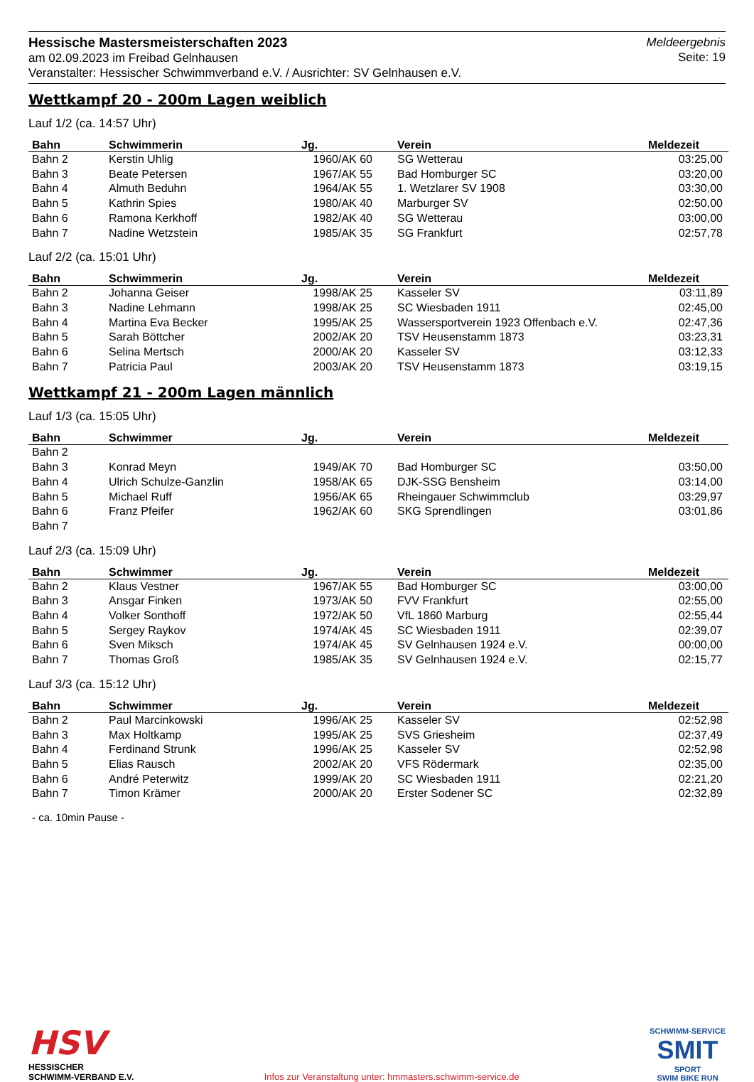Hessische Mastersmeisterschaften 2023
am 02.09.2023 im Freibad Gelnhausen
Veranstalter: Hessischer Schwimmverband e.V. / Ausrichter: SV Gelnhausen e.V.
Meldeergebnis
Seite: 19
Wettkampf 20 - 200m Lagen weiblich
Lauf 1/2 (ca. 14:57 Uhr)
| Bahn | Schwimmerin | Jg. | Verein | Meldezeit |
| --- | --- | --- | --- | --- |
| Bahn 2 | Kerstin Uhlig | 1960/AK 60 | SG Wetterau | 03:25,00 |
| Bahn 3 | Beate Petersen | 1967/AK 55 | Bad Homburger SC | 03:20,00 |
| Bahn 4 | Almuth Beduhn | 1964/AK 55 | 1. Wetzlarer SV 1908 | 03:30,00 |
| Bahn 5 | Kathrin Spies | 1980/AK 40 | Marburger SV | 02:50,00 |
| Bahn 6 | Ramona Kerkhoff | 1982/AK 40 | SG Wetterau | 03:00,00 |
| Bahn 7 | Nadine Wetzstein | 1985/AK 35 | SG Frankfurt | 02:57,78 |
Lauf 2/2 (ca. 15:01 Uhr)
| Bahn | Schwimmerin | Jg. | Verein | Meldezeit |
| --- | --- | --- | --- | --- |
| Bahn 2 | Johanna Geiser | 1998/AK 25 | Kasseler SV | 03:11,89 |
| Bahn 3 | Nadine Lehmann | 1998/AK 25 | SC Wiesbaden 1911 | 02:45,00 |
| Bahn 4 | Martina Eva Becker | 1995/AK 25 | Wassersportverein 1923 Offenbach e.V. | 02:47,36 |
| Bahn 5 | Sarah Böttcher | 2002/AK 20 | TSV Heusenstamm 1873 | 03:23,31 |
| Bahn 6 | Selina Mertsch | 2000/AK 20 | Kasseler SV | 03:12,33 |
| Bahn 7 | Patricia Paul | 2003/AK 20 | TSV Heusenstamm 1873 | 03:19,15 |
Wettkampf 21 - 200m Lagen männlich
Lauf 1/3 (ca. 15:05 Uhr)
| Bahn | Schwimmer | Jg. | Verein | Meldezeit |
| --- | --- | --- | --- | --- |
| Bahn 2 | | | | |
| Bahn 3 | Konrad Meyn | 1949/AK 70 | Bad Homburger SC | 03:50,00 |
| Bahn 4 | Ulrich Schulze-Ganzlin | 1958/AK 65 | DJK-SSG Bensheim | 03:14,00 |
| Bahn 5 | Michael Ruff | 1956/AK 65 | Rheingauer Schwimmclub | 03:29,97 |
| Bahn 6 | Franz Pfeifer | 1962/AK 60 | SKG Sprendlingen | 03:01,86 |
| Bahn 7 | | | | |
Lauf 2/3 (ca. 15:09 Uhr)
| Bahn | Schwimmer | Jg. | Verein | Meldezeit |
| --- | --- | --- | --- | --- |
| Bahn 2 | Klaus Vestner | 1967/AK 55 | Bad Homburger SC | 03:00,00 |
| Bahn 3 | Ansgar Finken | 1973/AK 50 | FVV Frankfurt | 02:55,00 |
| Bahn 4 | Volker Sonthoff | 1972/AK 50 | VfL 1860 Marburg | 02:55,44 |
| Bahn 5 | Sergey Raykov | 1974/AK 45 | SC Wiesbaden 1911 | 02:39,07 |
| Bahn 6 | Sven Miksch | 1974/AK 45 | SV Gelnhausen 1924 e.V. | 00:00,00 |
| Bahn 7 | Thomas Groß | 1985/AK 35 | SV Gelnhausen 1924 e.V. | 02:15,77 |
Lauf 3/3 (ca. 15:12 Uhr)
| Bahn | Schwimmer | Jg. | Verein | Meldezeit |
| --- | --- | --- | --- | --- |
| Bahn 2 | Paul Marcinkowski | 1996/AK 25 | Kasseler SV | 02:52,98 |
| Bahn 3 | Max Holtkamp | 1995/AK 25 | SVS Griesheim | 02:37,49 |
| Bahn 4 | Ferdinand Strunk | 1996/AK 25 | Kasseler SV | 02:52,98 |
| Bahn 5 | Elias Rausch | 2002/AK 20 | VFS Rödermark | 02:35,00 |
| Bahn 6 | André Peterwitz | 1999/AK 20 | SC Wiesbaden 1911 | 02:21,20 |
| Bahn 7 | Timon Krämer | 2000/AK 20 | Erster Sodener SC | 02:32,89 |
- ca. 10min Pause -
HSV
HESSISCHER
SCHWIMM-VERBAND E.V.
Infos zur Veranstaltung unter: hmmasters.schwimm-service.de
SCHWIMM-SERVICE
SMIT
SPORT
SWIM BIKE RUN